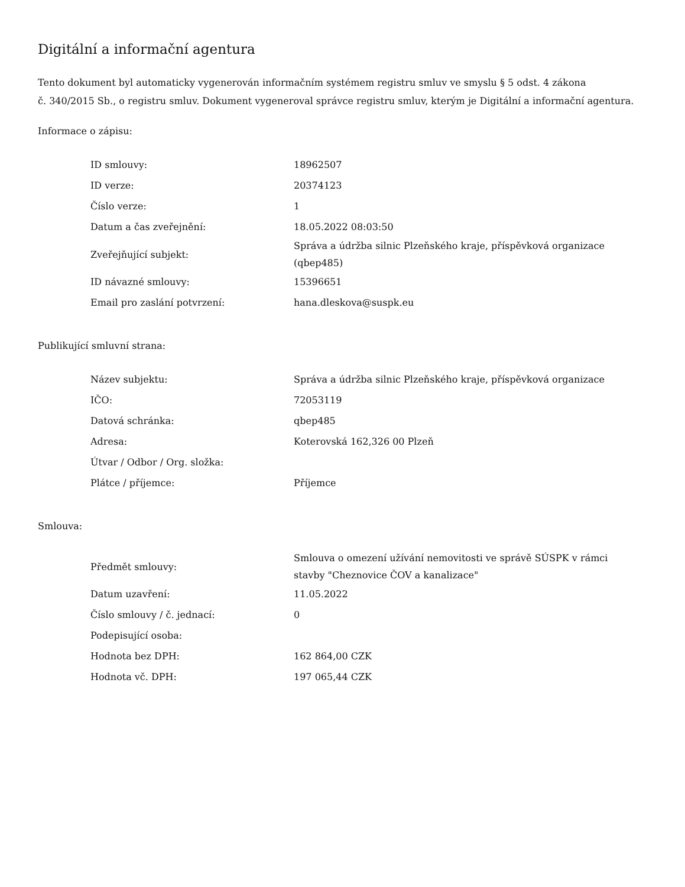Digitální a informační agentura
Tento dokument byl automaticky vygenerován informačním systémem registru smluv ve smyslu § 5 odst. 4 zákona
č. 340/2015 Sb., o registru smluv. Dokument vygeneroval správce registru smluv, kterým je Digitální a informační agentura.
Informace o zápisu:
| ID smlouvy: | 18962507 |
| ID verze: | 20374123 |
| Číslo verze: | 1 |
| Datum a čas zveřejnění: | 18.05.2022 08:03:50 |
| Zveřejňující subjekt: | Správa a údržba silnic Plzeňského kraje, příspěvková organizace (qbep485) |
| ID návazné smlouvy: | 15396651 |
| Email pro zaslání potvrzení: | hana.dleskova@suspk.eu |
Publikující smluvní strana:
| Název subjektu: | Správa a údržba silnic Plzeňského kraje, příspěvková organizace |
| IČO: | 72053119 |
| Datová schránka: | qbep485 |
| Adresa: | Koterovská 162,326 00 Plzeň |
| Útvar / Odbor / Org. složka: | |
| Plátce / příjemce: | Příjemce |
Smlouva:
| Předmět smlouvy: | Smlouva o omezení užívání nemovitosti ve správě SÚSPK v rámci stavby "Cheznovice ČOV a kanalizace" |
| Datum uzavření: | 11.05.2022 |
| Číslo smlouvy / č. jednací: | 0 |
| Podepisující osoba: | |
| Hodnota bez DPH: | 162 864,00 CZK |
| Hodnota vč. DPH: | 197 065,44 CZK |